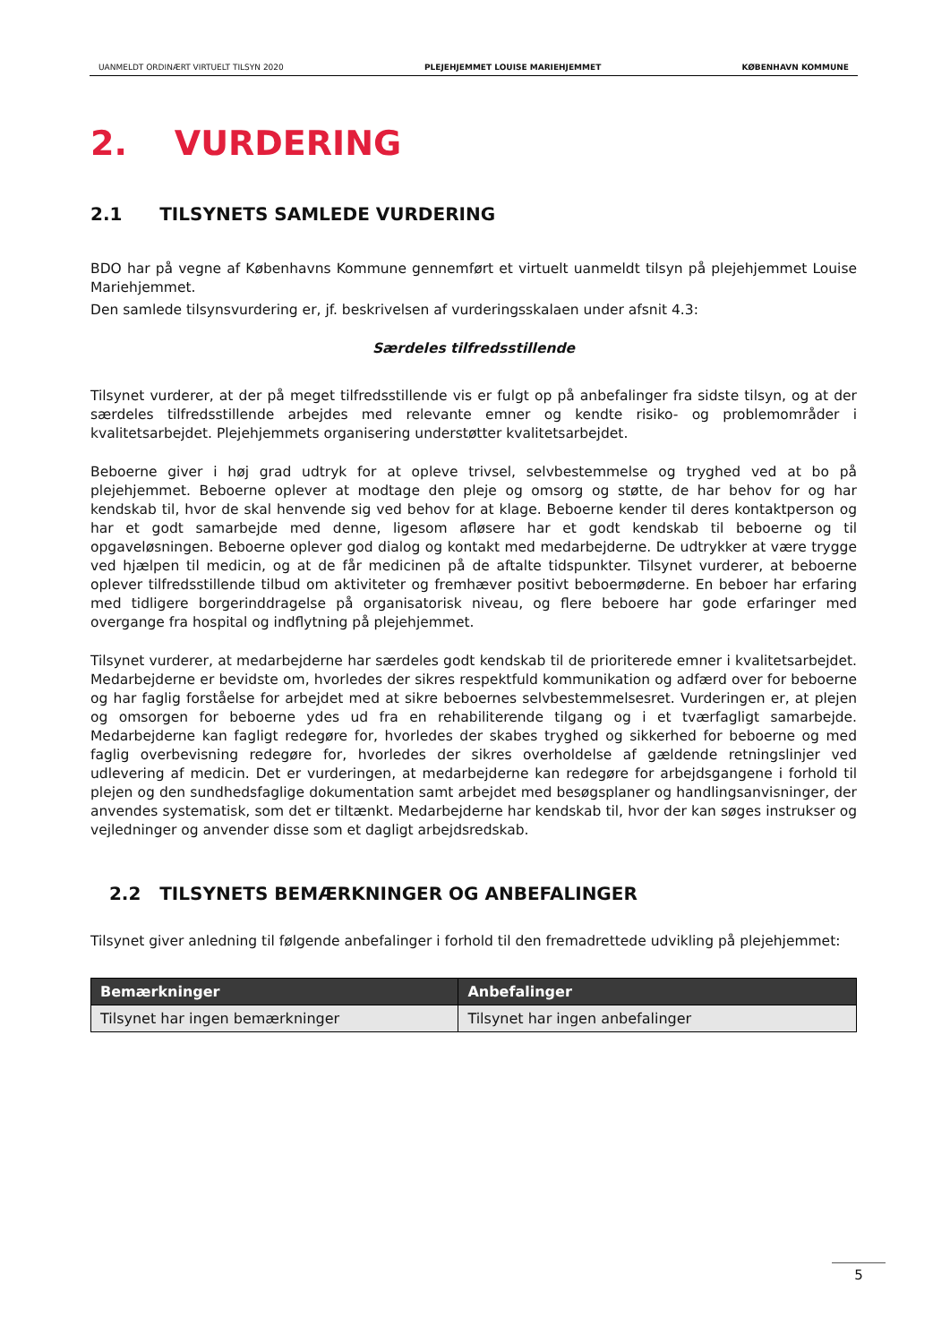UANMELDT ORDINÆRT VIRTUELT TILSYN 2020 PLEJEHJEMMET LOUISE MARIEHJEMMET KØBENHAVN KOMMUNE
2. VURDERING
2.1 TILSYNETS SAMLEDE VURDERING
BDO har på vegne af Københavns Kommune gennemført et virtuelt uanmeldt tilsyn på plejehjemmet Louise Mariehjemmet.
Den samlede tilsynsvurdering er, jf. beskrivelsen af vurderingsskalaen under afsnit 4.3:
Særdeles tilfredsstillende
Tilsynet vurderer, at der på meget tilfredsstillende vis er fulgt op på anbefalinger fra sidste tilsyn, og at der særdeles tilfredsstillende arbejdes med relevante emner og kendte risiko- og problemområder i kvalitetsarbejdet. Plejehjemmets organisering understøtter kvalitetsarbejdet.
Beboerne giver i høj grad udtryk for at opleve trivsel, selvbestemmelse og tryghed ved at bo på plejehjemmet. Beboerne oplever at modtage den pleje og omsorg og støtte, de har behov for og har kendskab til, hvor de skal henvende sig ved behov for at klage. Beboerne kender til deres kontaktperson og har et godt samarbejde med denne, ligesom afløsere har et godt kendskab til beboerne og til opgaveløsningen. Beboerne oplever god dialog og kontakt med medarbejderne. De udtrykker at være trygge ved hjælpen til medicin, og at de får medicinen på de aftalte tidspunkter. Tilsynet vurderer, at beboerne oplever tilfredsstillende tilbud om aktiviteter og fremhæver positivt beboermøderne. En beboer har erfaring med tidligere borgerinddragelse på organisatorisk niveau, og flere beboere har gode erfaringer med overgange fra hospital og indflytning på plejehjemmet.
Tilsynet vurderer, at medarbejderne har særdeles godt kendskab til de prioriterede emner i kvalitetsarbejdet. Medarbejderne er bevidste om, hvorledes der sikres respektfuld kommunikation og adfærd over for beboerne og har faglig forståelse for arbejdet med at sikre beboernes selvbestemmelsesret. Vurderingen er, at plejen og omsorgen for beboerne ydes ud fra en rehabiliterende tilgang og i et tværfagligt samarbejde. Medarbejderne kan fagligt redegøre for, hvorledes der skabes tryghed og sikkerhed for beboerne og med faglig overbevisning redegøre for, hvorledes der sikres overholdelse af gældende retningslinjer ved udlevering af medicin. Det er vurderingen, at medarbejderne kan redegøre for arbejdsgangene i forhold til plejen og den sundhedsfaglige dokumentation samt arbejdet med besøgsplaner og handlingsanvisninger, der anvendes systematisk, som det er tiltænkt. Medarbejderne har kendskab til, hvor der kan søges instrukser og vejledninger og anvender disse som et dagligt arbejdsredskab.
2.2 TILSYNETS BEMÆRKNINGER OG ANBEFALINGER
Tilsynet giver anledning til følgende anbefalinger i forhold til den fremadrettede udvikling på plejehjemmet:
| Bemærkninger | Anbefalinger |
| --- | --- |
| Tilsynet har ingen bemærkninger | Tilsynet har ingen anbefalinger |
5